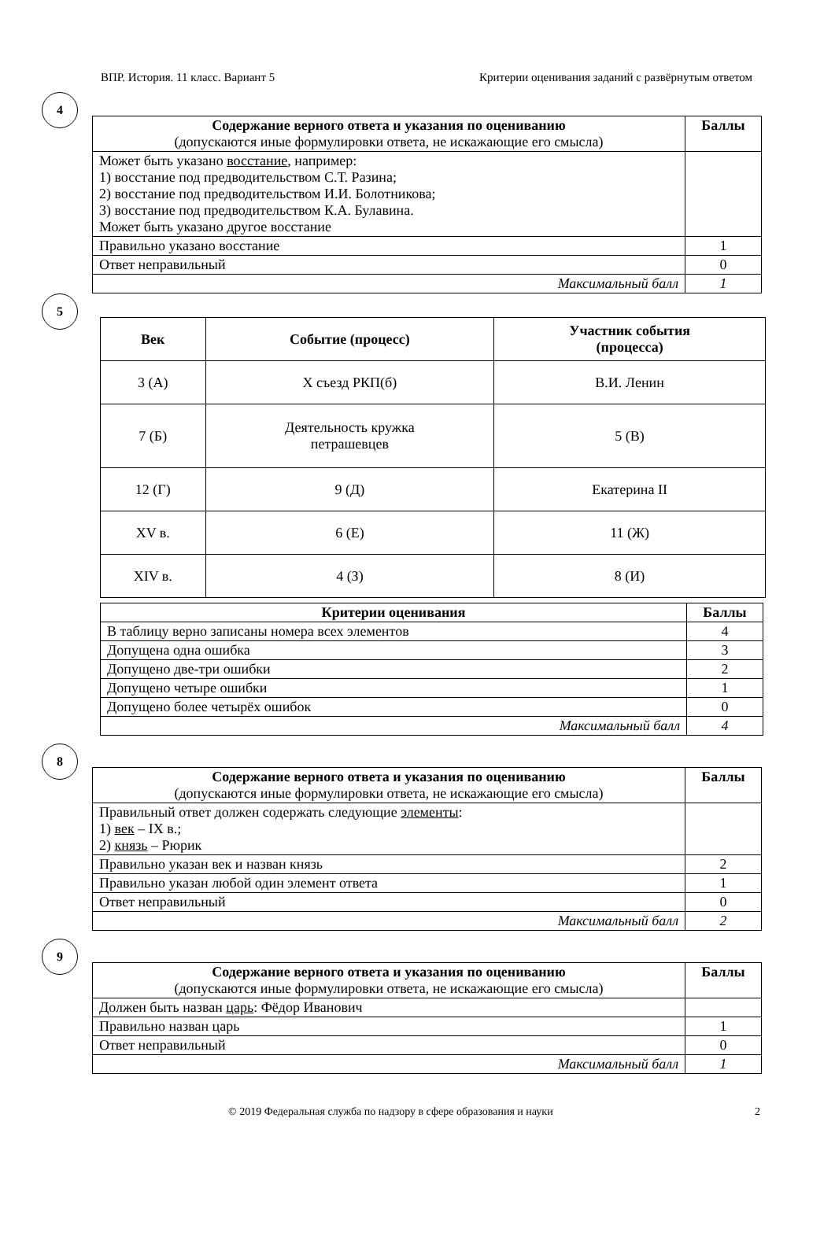ВПР. История. 11 класс. Вариант 5 Критерии оценивания заданий с развёрнутым ответом
4
| Содержание верного ответа и указания по оцениванию (допускаются иные формулировки ответа, не искажающие его смысла) | Баллы |
| --- | --- |
| Может быть указано восстание , например: 1) восстание под предводительством С.Т. Разина; 2) восстание под предводительством И.И. Болотникова; 3) восстание под предводительством К.А. Булавина. Может быть указано другое восстание | |
| Правильно указано восстание | 1 |
| Ответ неправильный | 0 |
| Максимальный балл | 1 |
5
| Век | Событие (процесс) | Участник события (процесса) |
| --- | --- | --- |
| 3 (А) | Х съезд РКП(б) | В.И. Ленин |
| 7 (Б) | Деятельность кружка петрашевцев | 5 (В) |
| 12 (Г) | 9 (Д) | Екатерина II |
| XV в. | 6 (Е) | 11 (Ж) |
| XIV в. | 4 (З) | 8 (И) |
| Критерии оценивания | Баллы |
| --- | --- |
| В таблицу верно записаны номера всех элементов | 4 |
| Допущена одна ошибка | 3 |
| Допущено две-три ошибки | 2 |
| Допущено четыре ошибки | 1 |
| Допущено более четырёх ошибок | 0 |
| Максимальный балл | 4 |
8
| Содержание верного ответа и указания по оцениванию (допускаются иные формулировки ответа, не искажающие его смысла) | Баллы |
| --- | --- |
| Правильный ответ должен содержать следующие элементы : 1) век – IX в.; 2) князь – Рюрик | |
| Правильно указан век и назван князь | 2 |
| Правильно указан любой один элемент ответа | 1 |
| Ответ неправильный | 0 |
| Максимальный балл | 2 |
9
| Содержание верного ответа и указания по оцениванию (допускаются иные формулировки ответа, не искажающие его смысла) | Баллы |
| --- | --- |
| Должен быть назван царь : Фёдор Иванович | |
| Правильно назван царь | 1 |
| Ответ неправильный | 0 |
| Максимальный балл | 1 |
© 2019 Федеральная служба по надзору в сфере образования и науки 2